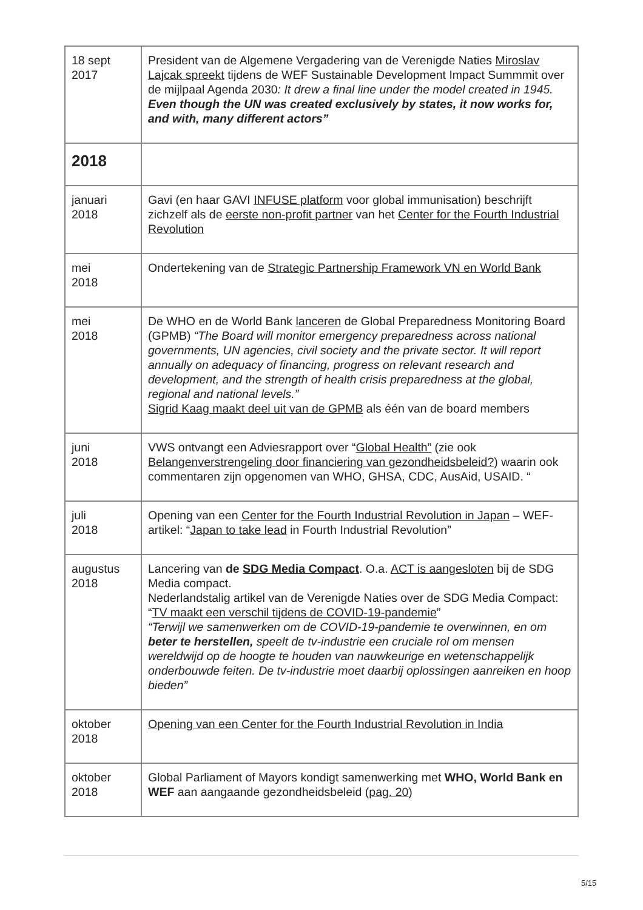| 18 sept 2017 | President van de Algemene Vergadering van de Verenigde Naties Miroslav Lajcak spreekt tijdens de WEF Sustainable Development Impact Summmit over de mijlpaal Agenda 2030 : It drew a final line under the model created in 1945. Even though the UN was created exclusively by states, it now works for, and with, many different actors” |
| 2018 | |
| januari 2018 | Gavi (en haar GAVI INFUSE platform voor global immunisation) beschrijft zichzelf als de eerste non-profit partner van het Center for the Fourth Industrial Revolution |
| mei 2018 | Ondertekening van de Strategic Partnership Framework VN en World Bank |
| mei 2018 | De WHO en de World Bank lanceren de Global Preparedness Monitoring Board (GPMB) “The Board will monitor emergency preparedness across national governments, UN agencies, civil society and the private sector. It will report annually on adequacy of financing, progress on relevant research and development, and the strength of health crisis preparedness at the global, regional and national levels.” Sigrid Kaag maakt deel uit van de GPMB als één van de board members |
| juni 2018 | VWS ontvangt een Adviesrapport over “ Global Health” (zie ook Belangenverstrengeling door financiering van gezondheidsbeleid? ) waarin ook commentaren zijn opgenomen van WHO, GHSA, CDC, AusAid, USAID. “ |
| juli 2018 | Opening van een Center for the Fourth Industrial Revolution in Japan – WEF-artikel: “ Japan to take lead in Fourth Industrial Revolution” |
| augustus 2018 | Lancering van de SDG Media Compact . O.a. ACT is aangesloten bij de SDG Media compact. Nederlandstalig artikel van de Verenigde Naties over de SDG Media Compact: “ TV maakt een verschil tijdens de COVID-19-pandemie ” “Terwijl we samenwerken om de COVID-19-pandemie te overwinnen, en om beter te herstellen, speelt de tv-industrie een cruciale rol om mensen wereldwijd op de hoogte te houden van nauwkeurige en wetenschappelijk onderbouwde feiten. De tv-industrie moet daarbij oplossingen aanreiken en hoop bieden” |
| oktober 2018 | Opening van een Center for the Fourth Industrial Revolution in India |
| oktober 2018 | Global Parliament of Mayors kondigt samenwerking met WHO, World Bank en WEF aan aangaande gezondheidsbeleid ( pag. 20 ) |
5/15